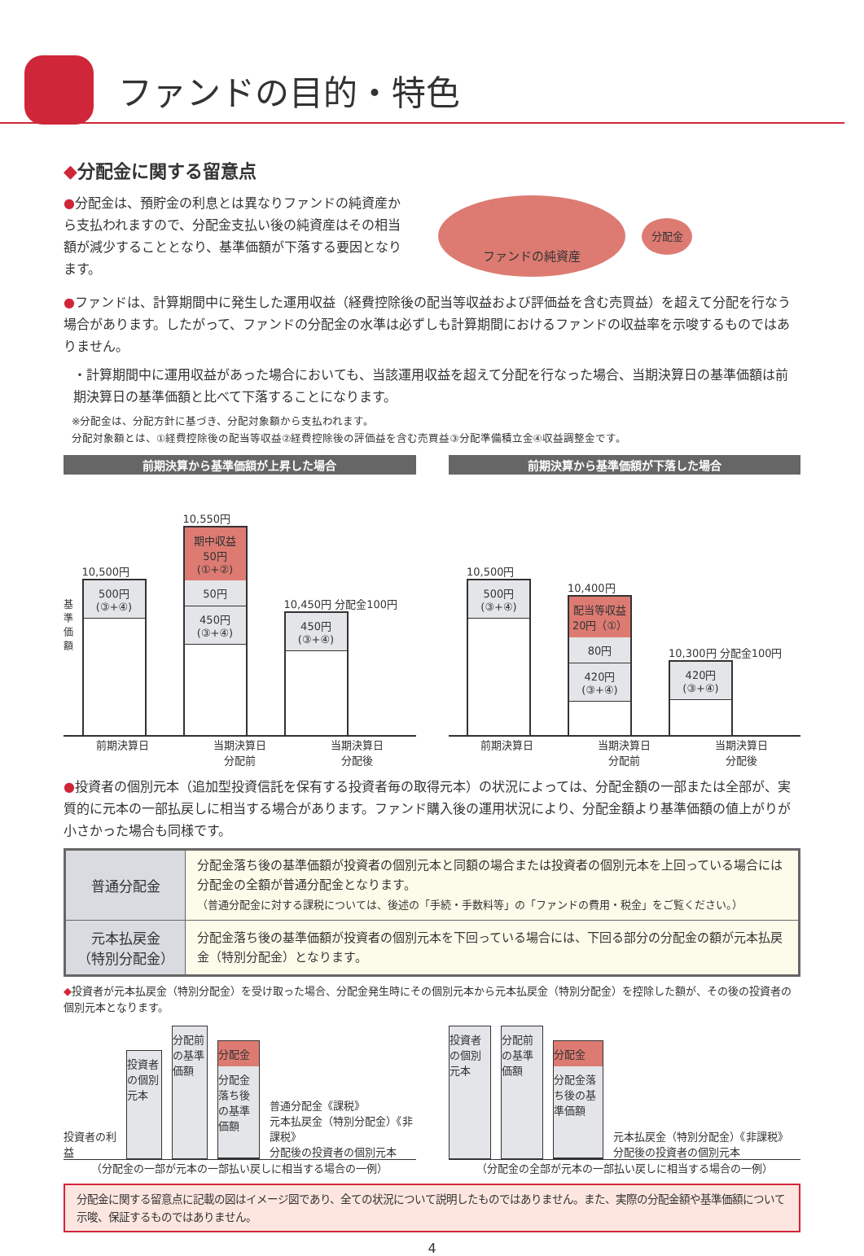ファンドの目的・特色
◆分配金に関する留意点
●分配金は、預貯金の利息とは異なりファンドの純資産から支払われますので、分配金支払い後の純資産はその相当額が減少することとなり、基準価額が下落する要因となります。
ファンドの純資産
分配金
●ファンドは、計算期間中に発生した運用収益（経費控除後の配当等収益および評価益を含む売買益）を超えて分配を行なう場合があります。したがって、ファンドの分配金の水準は必ずしも計算期間におけるファンドの収益率を示唆するものではありません。
・計算期間中に運用収益があった場合においても、当該運用収益を超えて分配を行なった場合、当期決算日の基準価額は前期決算日の基準価額と比べて下落することになります。
※分配金は、分配方針に基づき、分配対象額から支払われます。
分配対象額とは、①経費控除後の配当等収益②経費控除後の評価益を含む売買益③分配準備積立金④収益調整金です。
前期決算から基準価額が上昇した場合
基準価額
10,500円
500円
(③+④)
10,550円
期中収益
50円
(①+②)
50円
450円
(③+④)
10,450円 分配金100円
450円
(③+④)
前期決算日 当期決算日
分配前 当期決算日
分配後
前期決算から基準価額が下落した場合
10,500円
500円
(③+④)
10,400円
配当等収益
20円（①）
80円
420円
(③+④)
10,300円 分配金100円
420円
(③+④)
前期決算日 当期決算日
分配前 当期決算日
分配後
●投資者の個別元本（追加型投資信託を保有する投資者毎の取得元本）の状況によっては、分配金額の一部または全部が、実質的に元本の一部払戻しに相当する場合があります。ファンド購入後の運用状況により、分配金額より基準価額の値上がりが小さかった場合も同様です。
| 普通分配金 | 分配金落ち後の基準価額が投資者の個別元本と同額の場合または投資者の個別元本を上回っている場合には分配金の全額が普通分配金となります。 （普通分配金に対する課税については、後述の「手続・手数料等」の「ファンドの費用・税金」をご覧ください。） |
| 元本払戻金 （特別分配金） | 分配金落ち後の基準価額が投資者の個別元本を下回っている場合には、下回る部分の分配金の額が元本払戻金（特別分配金）となります。 |
◆投資者が元本払戻金（特別分配金）を受け取った場合、分配金発生時にその個別元本から元本払戻金（特別分配金）を控除した額が、その後の投資者の個別元本となります。
投資者の利益
投資者の個別元本
分配前の基準価額
分配金
分配金落ち後の基準価額
普通分配金《課税》
元本払戻金（特別分配金）《非課税》
分配後の投資者の個別元本
（分配金の一部が元本の一部払い戻しに相当する場合の一例）
投資者の個別元本
分配前の基準価額
分配金
分配金落ち後の基準価額
元本払戻金（特別分配金）《非課税》
分配後の投資者の個別元本
（分配金の全部が元本の一部払い戻しに相当する場合の一例）
分配金に関する留意点に記載の図はイメージ図であり、全ての状況について説明したものではありません。また、実際の分配金額や基準価額について示唆、保証するものではありません。
4